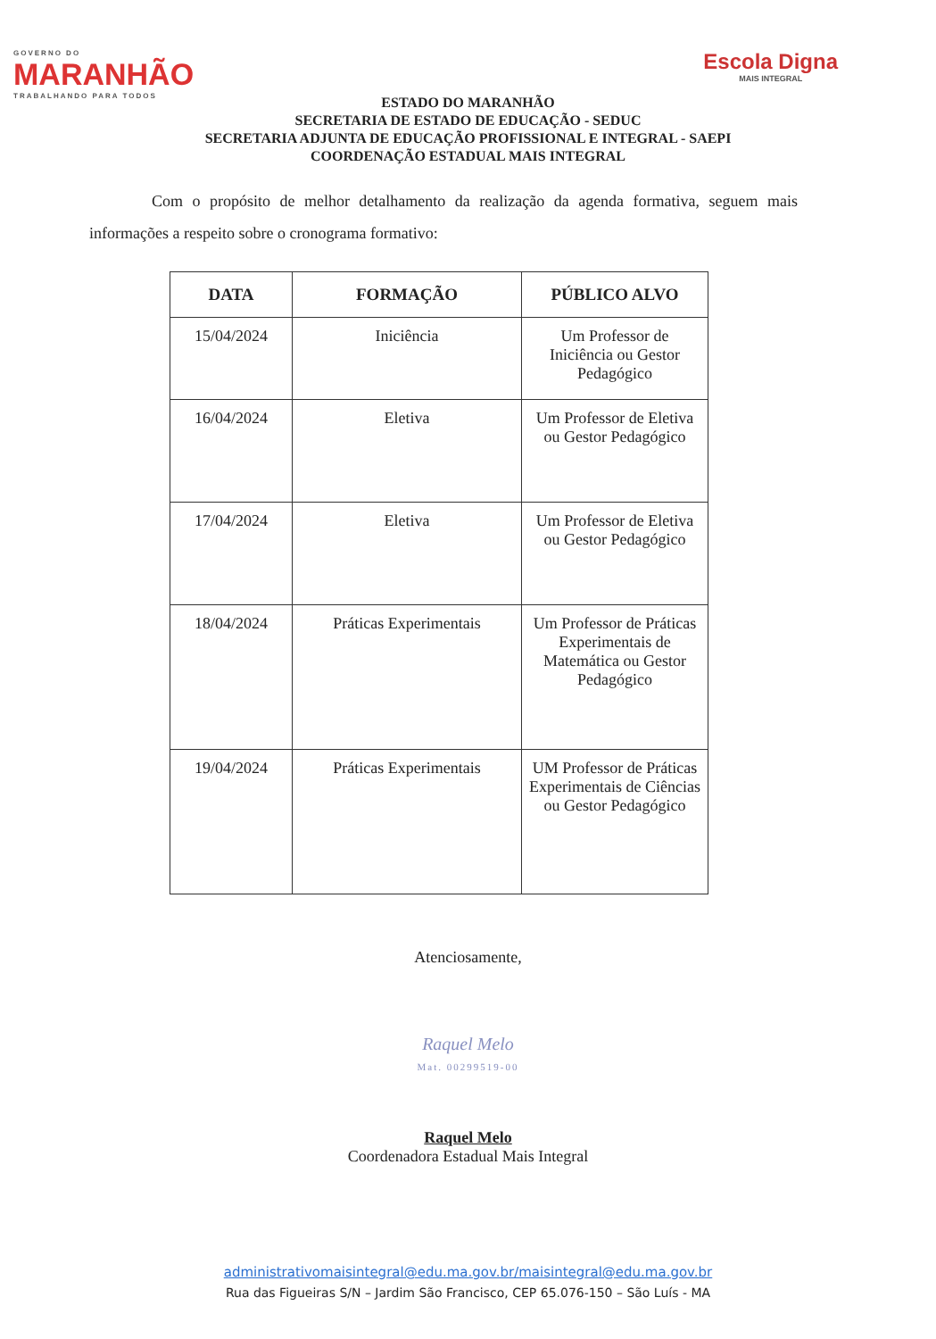GOVERNO DO
MARANHÃO
TRABALHANDO PARA TODOS
Escola Digna
MAIS INTEGRAL
ESTADO DO MARANHÃO
SECRETARIA DE ESTADO DE EDUCAÇÃO - SEDUC
SECRETARIA ADJUNTA DE EDUCAÇÃO PROFISSIONAL E INTEGRAL - SAEPI
COORDENAÇÃO ESTADUAL MAIS INTEGRAL
Com o propósito de melhor detalhamento da realização da agenda formativa, seguem mais informações a respeito sobre o cronograma formativo:
| DATA | FORMAÇÃO | PÚBLICO ALVO |
| --- | --- | --- |
| 15/04/2024 | Iniciência | Um Professor de Iniciência ou Gestor Pedagógico |
| 16/04/2024 | Eletiva | Um Professor de Eletiva ou Gestor Pedagógico |
| 17/04/2024 | Eletiva | Um Professor de Eletiva ou Gestor Pedagógico |
| 18/04/2024 | Práticas Experimentais | Um Professor de Práticas Experimentais de Matemática ou Gestor Pedagógico |
| 19/04/2024 | Práticas Experimentais | UM Professor de Práticas Experimentais de Ciências ou Gestor Pedagógico |
Atenciosamente,
Raquel Melo
Mat. 00299519-00
Raquel Melo
Coordenadora Estadual Mais Integral
administrativomaisintegral@edu.ma.gov.br/maisintegral@edu.ma.gov.br
Rua das Figueiras S/N – Jardim São Francisco, CEP 65.076-150 – São Luís - MA